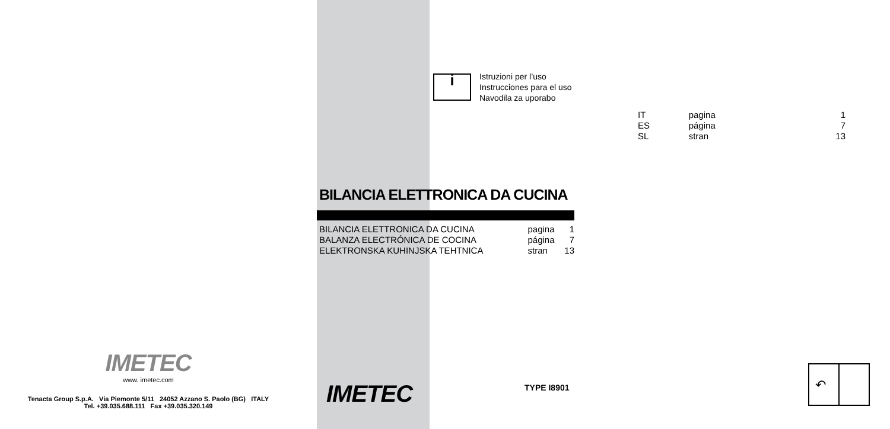IMETEC
www. imetec.com
Tenacta Group S.p.A. Via Piemonte 5/11 24052 Azzano S. Paolo (BG) ITALY
Tel. +39.035.688.111 Fax +39.035.320.149
i Istruzioni per l’uso
Instrucciones para el uso
Navodila za uporabo
BILANCIA ELETTRONICA DA CUCINA
| BILANCIA ELETTRONICA DA CUCINA | pagina | 1 |
| BALANZA ELECTRÓNICA DE COCINA | página | 7 |
| ELEKTRONSKA KUHINJSKA TEHTNICA | stran | 13 |
| IT | pagina | 1 |
| ES | página | 7 |
| SL | stran | 13 |
IMETEC TYPE I8901
↶